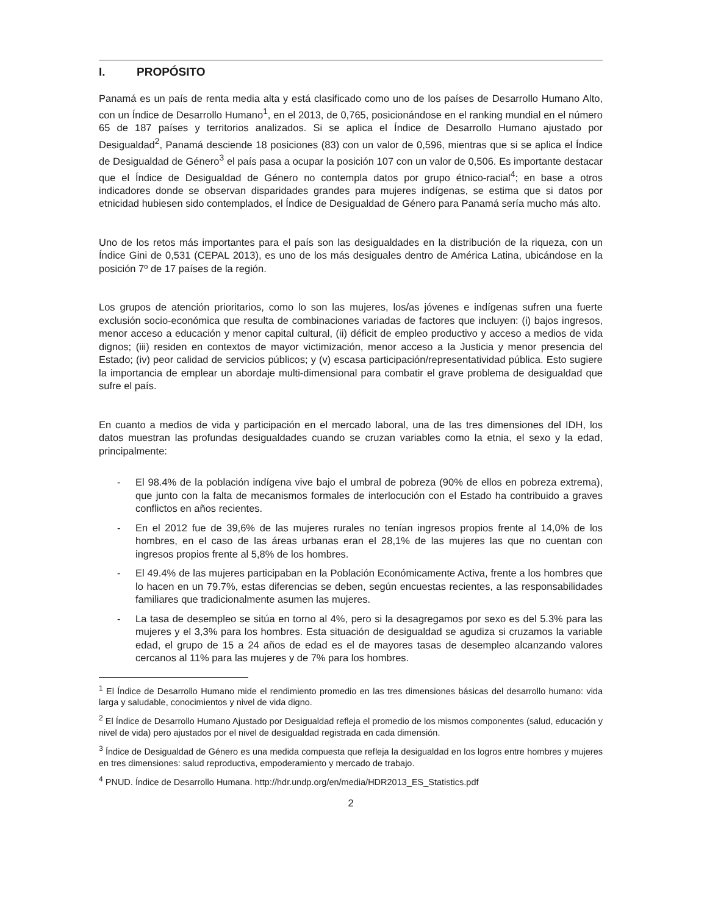I. PROPÓSITO
Panamá es un país de renta media alta y está clasificado como uno de los países de Desarrollo Humano Alto, con un Índice de Desarrollo Humano<sup>1</sup>, en el 2013, de 0,765, posicionándose en el ranking mundial en el número 65 de 187 países y territorios analizados. Si se aplica el Índice de Desarrollo Humano ajustado por Desigualdad<sup>2</sup>, Panamá desciende 18 posiciones (83) con un valor de 0,596, mientras que si se aplica el Índice de Desigualdad de Género<sup>3</sup> el país pasa a ocupar la posición 107 con un valor de 0,506. Es importante destacar que el Índice de Desigualdad de Género no contempla datos por grupo étnico-racial<sup>4</sup>; en base a otros indicadores donde se observan disparidades grandes para mujeres indígenas, se estima que si datos por etnicidad hubiesen sido contemplados, el Índice de Desigualdad de Género para Panamá sería mucho más alto.
Uno de los retos más importantes para el país son las desigualdades en la distribución de la riqueza, con un Índice Gini de 0,531 (CEPAL 2013), es uno de los más desiguales dentro de América Latina, ubicándose en la posición 7º de 17 países de la región.
Los grupos de atención prioritarios, como lo son las mujeres, los/as jóvenes e indígenas sufren una fuerte exclusión socio-económica que resulta de combinaciones variadas de factores que incluyen: (i) bajos ingresos, menor acceso a educación y menor capital cultural, (ii) déficit de empleo productivo y acceso a medios de vida dignos; (iii) residen en contextos de mayor victimización, menor acceso a la Justicia y menor presencia del Estado; (iv) peor calidad de servicios públicos; y (v) escasa participación/representatividad pública. Esto sugiere la importancia de emplear un abordaje multi-dimensional para combatir el grave problema de desigualdad que sufre el país.
En cuanto a medios de vida y participación en el mercado laboral, una de las tres dimensiones del IDH, los datos muestran las profundas desigualdades cuando se cruzan variables como la etnia, el sexo y la edad, principalmente:
- El 98.4% de la población indígena vive bajo el umbral de pobreza (90% de ellos en pobreza extrema), que junto con la falta de mecanismos formales de interlocución con el Estado ha contribuido a graves conflictos en años recientes.
- En el 2012 fue de 39,6% de las mujeres rurales no tenían ingresos propios frente al 14,0% de los hombres, en el caso de las áreas urbanas eran el 28,1% de las mujeres las que no cuentan con ingresos propios frente al 5,8% de los hombres.
- El 49.4% de las mujeres participaban en la Población Económicamente Activa, frente a los hombres que lo hacen en un 79.7%, estas diferencias se deben, según encuestas recientes, a las responsabilidades familiares que tradicionalmente asumen las mujeres.
- La tasa de desempleo se sitúa en torno al 4%, pero si la desagregamos por sexo es del 5.3% para las mujeres y el 3,3% para los hombres. Esta situación de desigualdad se agudiza si cruzamos la variable edad, el grupo de 15 a 24 años de edad es el de mayores tasas de desempleo alcanzando valores cercanos al 11% para las mujeres y de 7% para los hombres.
<sup>1</sup> El Índice de Desarrollo Humano mide el rendimiento promedio en las tres dimensiones básicas del desarrollo humano: vida larga y saludable, conocimientos y nivel de vida digno.
<sup>2</sup> El Índice de Desarrollo Humano Ajustado por Desigualdad refleja el promedio de los mismos componentes (salud, educación y nivel de vida) pero ajustados por el nivel de desigualdad registrada en cada dimensión.
<sup>3</sup> Índice de Desigualdad de Género es una medida compuesta que refleja la desigualdad en los logros entre hombres y mujeres en tres dimensiones: salud reproductiva, empoderamiento y mercado de trabajo.
<sup>4</sup> PNUD. Índice de Desarrollo Humana. http://hdr.undp.org/en/media/HDR2013_ES_Statistics.pdf
2